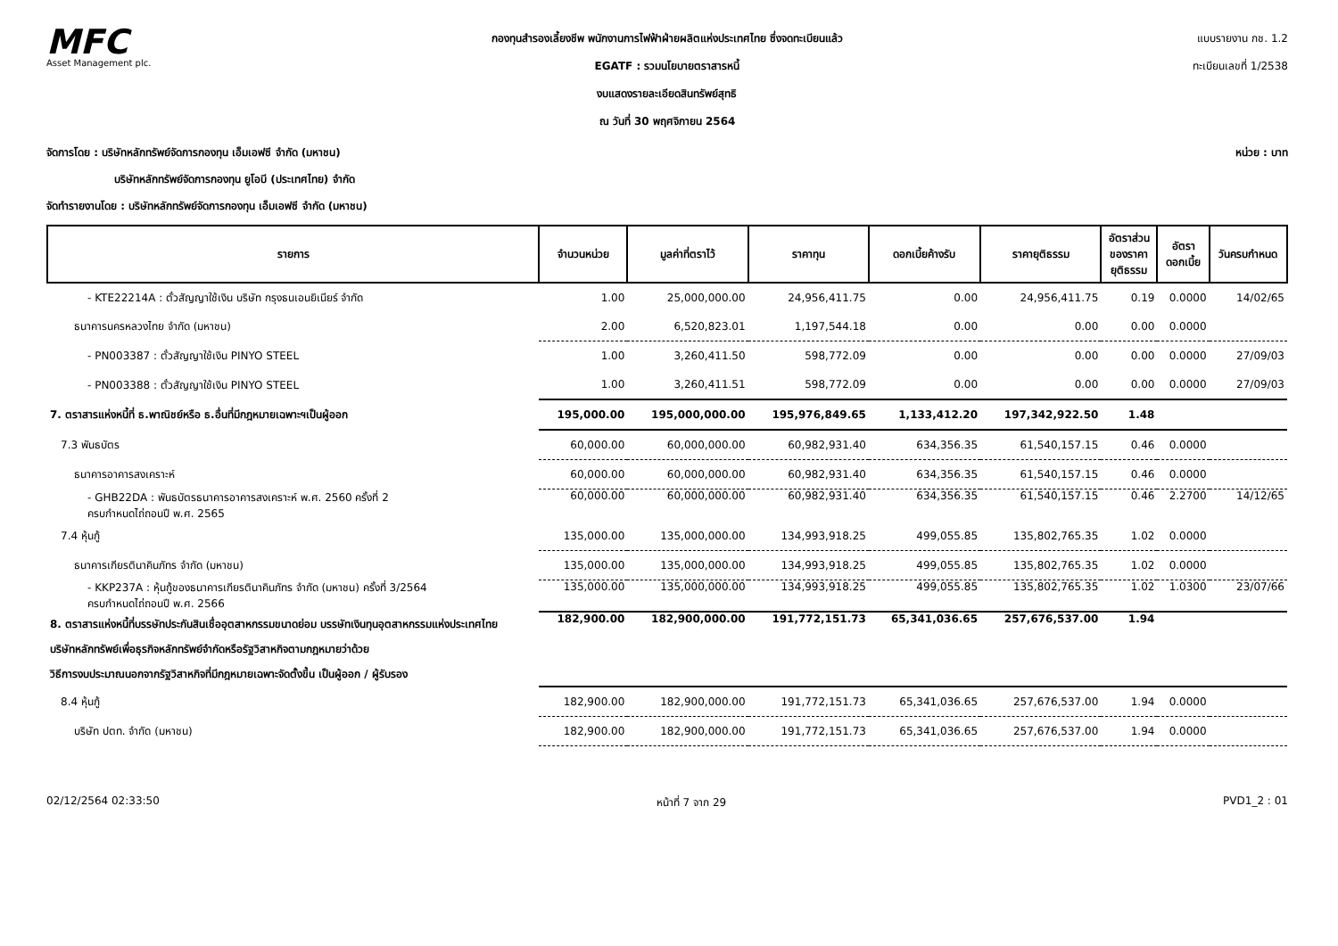MFC
Asset Management plc.
กองทุนสำรองเลี้ยงชีพ พนักงานการไฟฟ้าฝ่ายผลิตแห่งประเทศไทย ซึ่งจดทะเบียนแล้ว
EGATF : รวมนโยบายตราสารหนี้
งบแสดงรายละเอียดสินทรัพย์สุทธิ
ณ วันที่ 30 พฤศจิกายน 2564
แบบรายงาน กช. 1.2
ทะเบียนเลขที่ 1/2538
จัดการโดย : บริษัทหลักทรัพย์จัดการกองทุน เอ็มเอฟซี จำกัด (มหาชน)
บริษัทหลักทรัพย์จัดการกองทุน ยูโอบี (ประเทศไทย) จำกัด
จัดทำรายงานโดย : บริษัทหลักทรัพย์จัดการกองทุน เอ็มเอฟซี จำกัด (มหาชน)
หน่วย : บาท
| รายการ | จำนวนหน่วย | มูลค่าที่ตราไว้ | ราคาทุน | ดอกเบี้ยค้างรับ | ราคายุติธรรม | อัตราส่วน ของราคา ยุติธรรม | อัตรา ดอกเบี้ย | วันครบกำหนด |
| --- | --- | --- | --- | --- | --- | --- | --- | --- |
| - KTE22214A : ตั๋วสัญญาใช้เงิน บริษัท กรุงธนเอนยิเนียร์ จำกัด | 1.00 | 25,000,000.00 | 24,956,411.75 | 0.00 | 24,956,411.75 | 0.19 | 0.0000 | 14/02/65 |
| ธนาคารนครหลวงไทย จำกัด (มหาชน) | 2.00 | 6,520,823.01 | 1,197,544.18 | 0.00 | 0.00 | 0.00 | 0.0000 | |
| - PN003387 : ตั๋วสัญญาใช้เงิน PINYO STEEL | 1.00 | 3,260,411.50 | 598,772.09 | 0.00 | 0.00 | 0.00 | 0.0000 | 27/09/03 |
| - PN003388 : ตั๋วสัญญาใช้เงิน PINYO STEEL | 1.00 | 3,260,411.51 | 598,772.09 | 0.00 | 0.00 | 0.00 | 0.0000 | 27/09/03 |
| 7. ตราสารแห่งหนี้ที่ ธ.พาณิชย์หรือ ธ.อื่นที่มีกฎหมายเฉพาะฯเป็นผู้ออก | 195,000.00 | 195,000,000.00 | 195,976,849.65 | 1,133,412.20 | 197,342,922.50 | 1.48 | | |
| 7.3 พันธบัตร | 60,000.00 | 60,000,000.00 | 60,982,931.40 | 634,356.35 | 61,540,157.15 | 0.46 | 0.0000 | |
| ธนาคารอาคารสงเคราะห์ | 60,000.00 | 60,000,000.00 | 60,982,931.40 | 634,356.35 | 61,540,157.15 | 0.46 | 0.0000 | |
| - GHB22DA : พันธบัตรธนาคารอาคารสงเคราะห์ พ.ศ. 2560 ครั้งที่ 2 ครบกำหนดไถ่ถอนปี พ.ศ. 2565 | 60,000.00 | 60,000,000.00 | 60,982,931.40 | 634,356.35 | 61,540,157.15 | 0.46 | 2.2700 | 14/12/65 |
| 7.4 หุ้นกู้ | 135,000.00 | 135,000,000.00 | 134,993,918.25 | 499,055.85 | 135,802,765.35 | 1.02 | 0.0000 | |
| ธนาคารเกียรตินาคินภัทร จำกัด (มหาชน) | 135,000.00 | 135,000,000.00 | 134,993,918.25 | 499,055.85 | 135,802,765.35 | 1.02 | 0.0000 | |
| - KKP237A : หุ้นกู้ของธนาคารเกียรตินาคินภัทร จำกัด (มหาชน) ครั้งที่ 3/2564 ครบกำหนดไถ่ถอนปี พ.ศ. 2566 | 135,000.00 | 135,000,000.00 | 134,993,918.25 | 499,055.85 | 135,802,765.35 | 1.02 | 1.0300 | 23/07/66 |
| 8. ตราสารแห่งหนี้ที่บรรษัทประกันสินเชื่ออุตสาหกรรมขนาดย่อม บรรษัทเงินทุนอุตสาหกรรมแห่งประเทศไทย บริษัทหลักทรัพย์เพื่อธุรกิจหลักทรัพย์จำกัดหรือรัฐวิสาหกิจตามกฎหมายว่าด้วย วิธีการงบประมาณนอกจากรัฐวิสาหกิจที่มีกฎหมายเฉพาะจัดตั้งขึ้น เป็นผู้ออก / ผู้รับรอง | 182,900.00 | 182,900,000.00 | 191,772,151.73 | 65,341,036.65 | 257,676,537.00 | 1.94 | | |
| 8.4 หุ้นกู้ | 182,900.00 | 182,900,000.00 | 191,772,151.73 | 65,341,036.65 | 257,676,537.00 | 1.94 | 0.0000 | |
| บริษัท ปตท. จำกัด (มหาชน) | 182,900.00 | 182,900,000.00 | 191,772,151.73 | 65,341,036.65 | 257,676,537.00 | 1.94 | 0.0000 | |
02/12/2564 02:33:50 หน้าที่ 7 จาก 29 PVD1_2 : 01